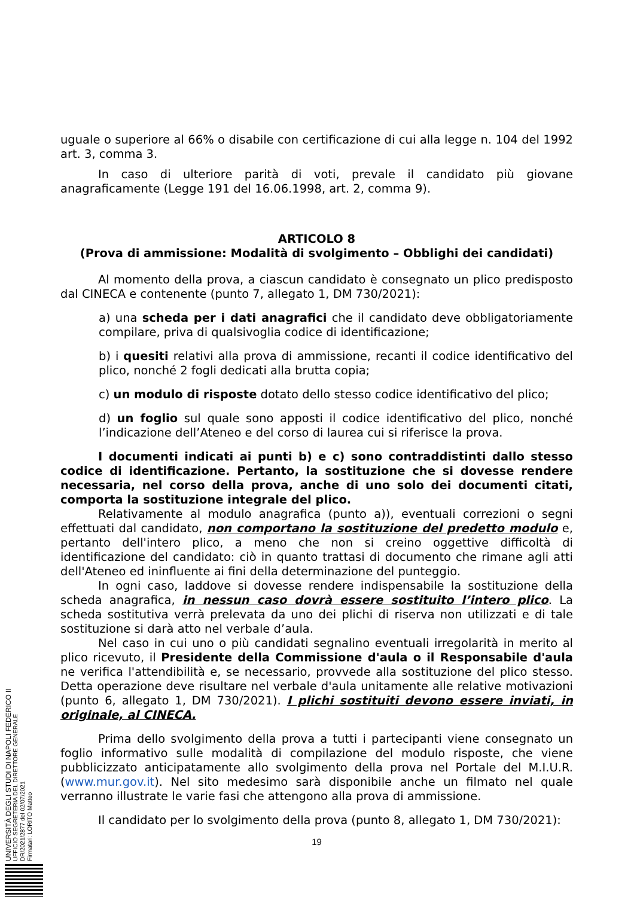UNIVERSITÀ DEGLI STUDI DI NAPOLI FEDERICO II
UFFICIO SEGRETERIA DEL DIRETTORE GENERALE
DR/2021/2877 del 02/07/2021
Firmatari: LORITO Matteo
uguale o superiore al 66% o disabile con certificazione di cui alla legge n. 104 del 1992 art. 3, comma 3.
In caso di ulteriore parità di voti, prevale il candidato più giovane anagraficamente (Legge 191 del 16.06.1998, art. 2, comma 9).
ARTICOLO 8
(Prova di ammissione: Modalità di svolgimento – Obblighi dei candidati)
Al momento della prova, a ciascun candidato è consegnato un plico predisposto dal CINECA e contenente (punto 7, allegato 1, DM 730/2021):
a) una scheda per i dati anagrafici che il candidato deve obbligatoriamente compilare, priva di qualsivoglia codice di identificazione;
b) i quesiti relativi alla prova di ammissione, recanti il codice identificativo del plico, nonché 2 fogli dedicati alla brutta copia;
c) un modulo di risposte dotato dello stesso codice identificativo del plico;
d) un foglio sul quale sono apposti il codice identificativo del plico, nonché l’indicazione dell’Ateneo e del corso di laurea cui si riferisce la prova.
I documenti indicati ai punti b) e c) sono contraddistinti dallo stesso codice di identificazione. Pertanto, la sostituzione che si dovesse rendere necessaria, nel corso della prova, anche di uno solo dei documenti citati, comporta la sostituzione integrale del plico.
Relativamente al modulo anagrafica (punto a)), eventuali correzioni o segni effettuati dal candidato, non comportano la sostituzione del predetto modulo e, pertanto dell'intero plico, a meno che non si creino oggettive difficoltà di identificazione del candidato: ciò in quanto trattasi di documento che rimane agli atti dell'Ateneo ed ininfluente ai fini della determinazione del punteggio.
In ogni caso, laddove si dovesse rendere indispensabile la sostituzione della scheda anagrafica, in nessun caso dovrà essere sostituito l’intero plico. La scheda sostitutiva verrà prelevata da uno dei plichi di riserva non utilizzati e di tale sostituzione si darà atto nel verbale d’aula.
Nel caso in cui uno o più candidati segnalino eventuali irregolarità in merito al plico ricevuto, il Presidente della Commissione d'aula o il Responsabile d'aula ne verifica l'attendibilità e, se necessario, provvede alla sostituzione del plico stesso. Detta operazione deve risultare nel verbale d'aula unitamente alle relative motivazioni (punto 6, allegato 1, DM 730/2021). I plichi sostituiti devono essere inviati, in originale, al CINECA.
Prima dello svolgimento della prova a tutti i partecipanti viene consegnato un foglio informativo sulle modalità di compilazione del modulo risposte, che viene pubblicizzato anticipatamente allo svolgimento della prova nel Portale del M.I.U.R. (www.mur.gov.it). Nel sito medesimo sarà disponibile anche un filmato nel quale verranno illustrate le varie fasi che attengono alla prova di ammissione.
Il candidato per lo svolgimento della prova (punto 8, allegato 1, DM 730/2021):
19